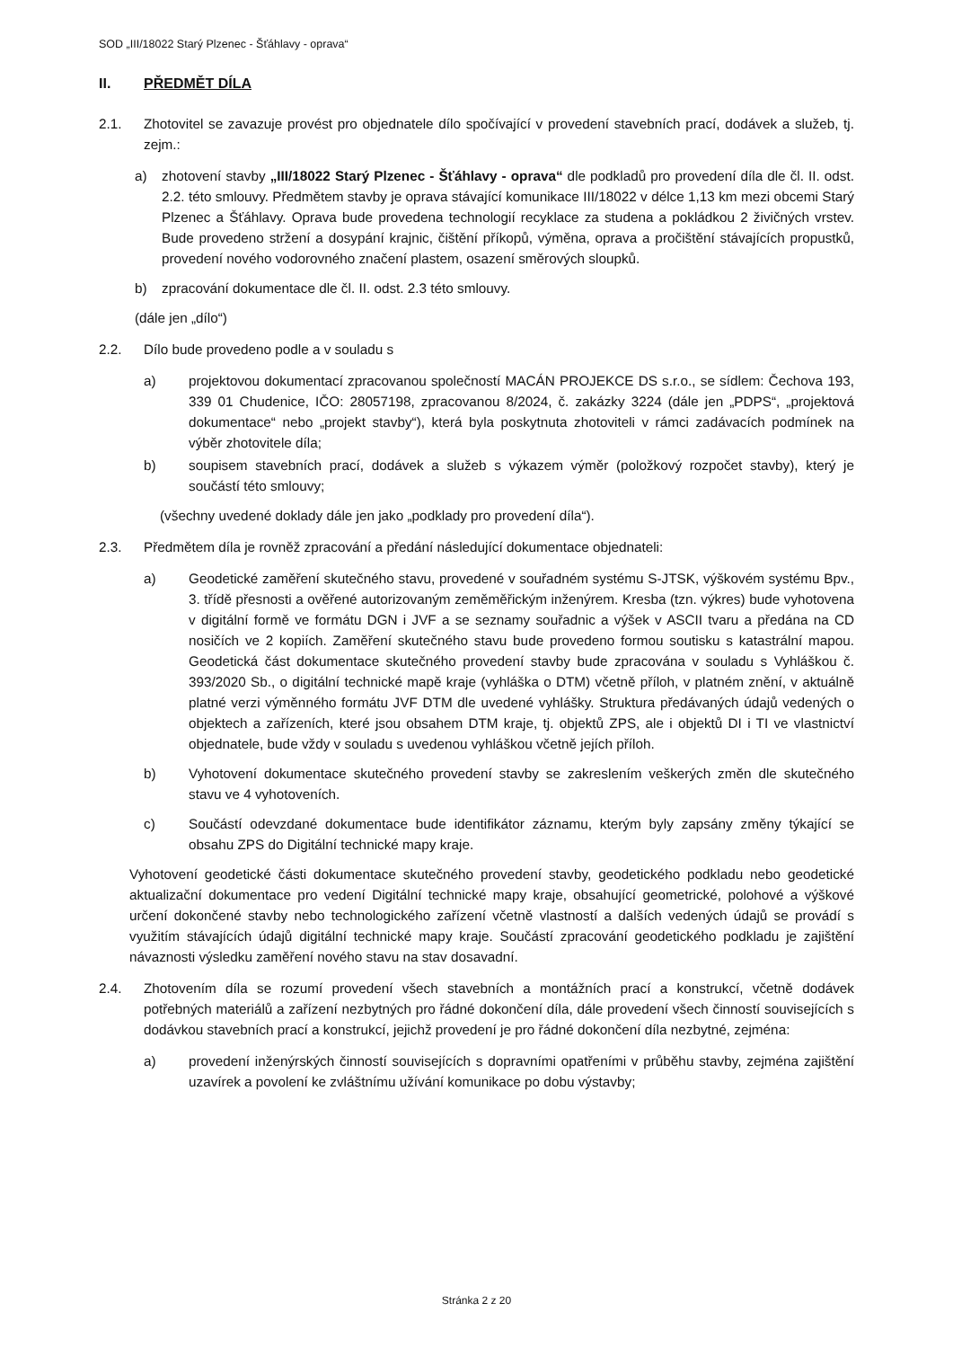SOD „III/18022 Starý Plzenec - Šťáhlavy - oprava“
II. PŘEDMĚT DÍLA
2.1. Zhotovitel se zavazuje provést pro objednatele dílo spočívající v provedení stavebních prací, dodávek a služeb, tj. zejm.:
a) zhotovení stavby „III/18022 Starý Plzenec - Šťáhlavy - oprava“ dle podkladů pro provedení díla dle čl. II. odst. 2.2. této smlouvy. Předmětem stavby je oprava stávající komunikace III/18022 v délce 1,13 km mezi obcemi Starý Plzenec a Šťáhlavy. Oprava bude provedena technologií recyklace za studena a pokládkou 2 živičných vrstev. Bude provedeno stržení a dosypání krajnic, čištění příkopů, výměna, oprava a pročištění stávajících propustků, provedení nového vodorovného značení plastem, osazení směrových sloupků.
b) zpracování dokumentace dle čl. II. odst. 2.3 této smlouvy.
(dále jen „dílo“)
2.2. Dílo bude provedeno podle a v souladu s
a) projektovou dokumentací zpracovanou společností MACÁN PROJEKCE DS s.r.o., se sídlem: Čechova 193, 339 01 Chudenice, IČO: 28057198, zpracovanou 8/2024, č. zakázky 3224 (dále jen „PDPS“, „projektová dokumentace“ nebo „projekt stavby“), která byla poskytnuta zhotoviteli v rámci zadávacích podmínek na výběr zhotovitele díla;
b) soupisem stavebních prací, dodávek a služeb s výkazem výměr (položkový rozpočet stavby), který je součástí této smlouvy;
(všechny uvedené doklady dále jen jako „podklady pro provedení díla“).
2.3. Předmětem díla je rovněž zpracování a předání následující dokumentace objednateli:
a) Geodetické zaměření skutečného stavu, provedené v souřadném systému S-JTSK, výškovém systému Bpv., 3. třídě přesnosti a ověřené autorizovaným zeměměřickým inženýrem. Kresba (tzn. výkres) bude vyhotovena v digitální formě ve formátu DGN i JVF a se seznamy souřadnic a výšek v ASCII tvaru a předána na CD nosičích ve 2 kopiích. Zaměření skutečného stavu bude provedeno formou soutisku s katastrální mapou. Geodetická část dokumentace skutečného provedení stavby bude zpracována v souladu s Vyhláškou č. 393/2020 Sb., o digitální technické mapě kraje (vyhláška o DTM) včetně příloh, v platném znění, v aktuálně platné verzi výměnného formátu JVF DTM dle uvedené vyhlášky. Struktura předávaných údajů vedených o objektech a zařízeních, které jsou obsahem DTM kraje, tj. objektů ZPS, ale i objektů DI i TI ve vlastnictví objednatele, bude vždy v souladu s uvedenou vyhláškou včetně jejích příloh.
b) Vyhotovení dokumentace skutečného provedení stavby se zakreslením veškerých změn dle skutečného stavu ve 4 vyhotoveních.
c) Součástí odevzdané dokumentace bude identifikátor záznamu, kterým byly zapsány změny týkající se obsahu ZPS do Digitální technické mapy kraje.
Vyhotovení geodetické části dokumentace skutečného provedení stavby, geodetického podkladu nebo geodetické aktualizační dokumentace pro vedení Digitální technické mapy kraje, obsahující geometrické, polohové a výškové určení dokončené stavby nebo technologického zařízení včetně vlastností a dalších vedených údajů se provádí s využitím stávajících údajů digitální technické mapy kraje. Součástí zpracování geodetického podkladu je zajištění návaznosti výsledku zaměření nového stavu na stav dosavadní.
2.4. Zhotovením díla se rozumí provedení všech stavebních a montážních prací a konstrukcí, včetně dodávek potřebných materiálů a zařízení nezbytných pro řádné dokončení díla, dále provedení všech činností souvisejících s dodávkou stavebních prací a konstrukcí, jejichž provedení je pro řádné dokončení díla nezbytné, zejména:
a) provedení inženýrských činností souvisejících s dopravními opatřeními v průběhu stavby, zejména zajištění uzavírek a povolení ke zvláštnímu užívání komunikace po dobu výstavby;
Stránka 2 z 20